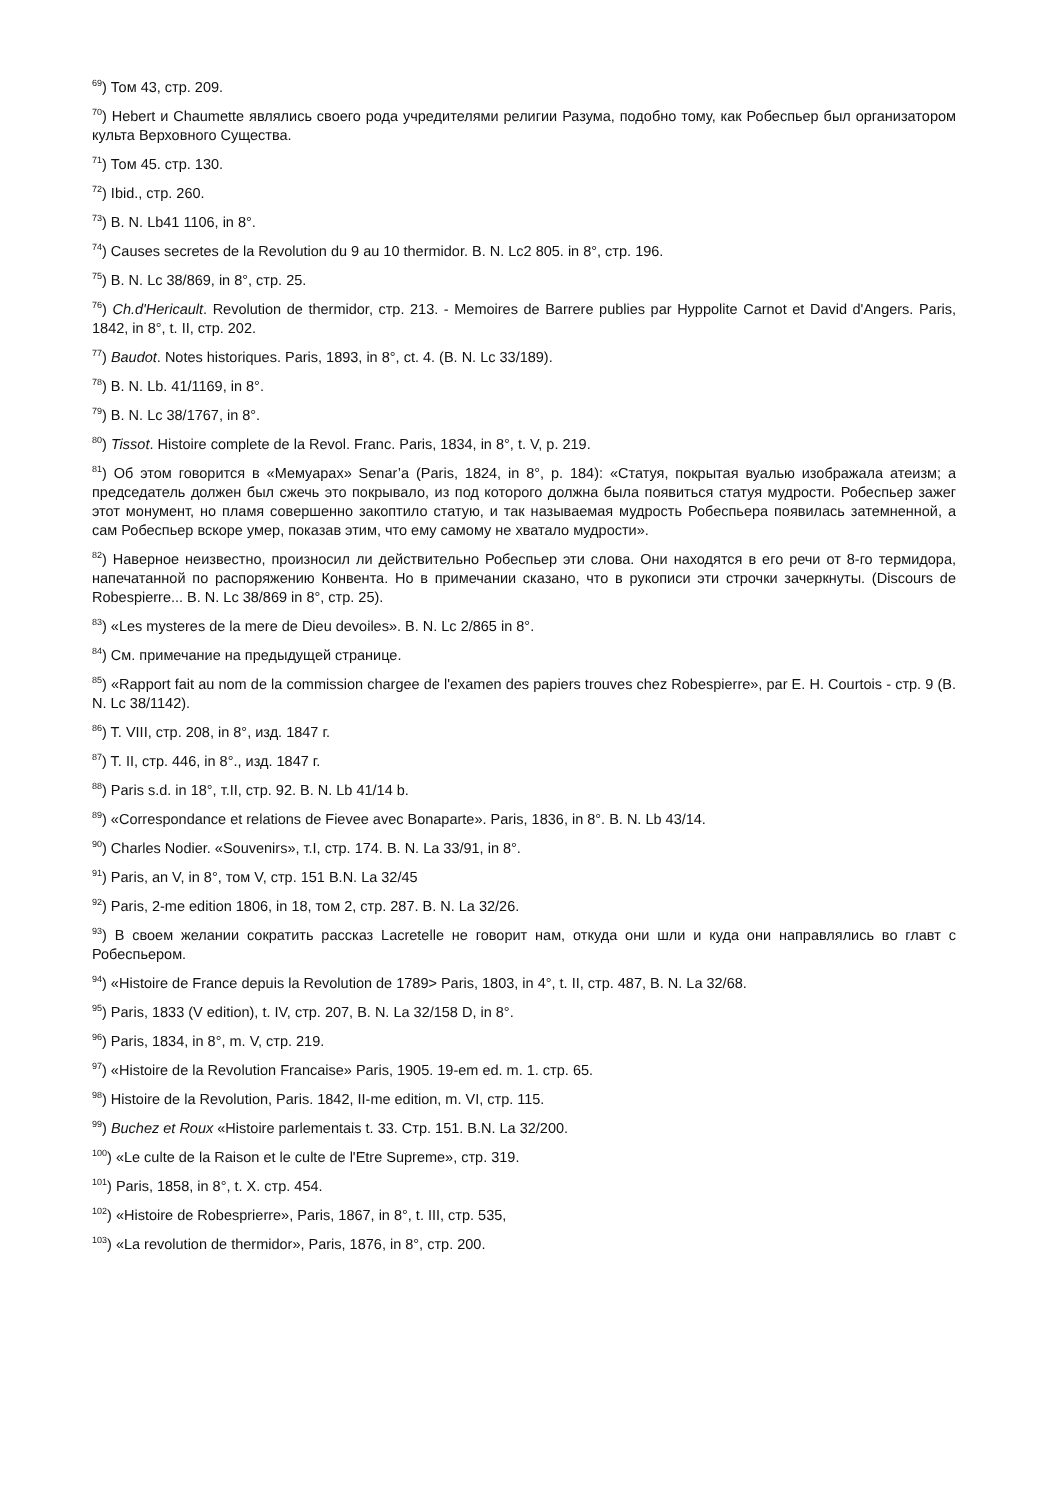<sup>69</sup>) Том 43, стр. 209.
<sup>70</sup>) Hebert и Chaumette являлись своего рода учредителями религии Разума, подобно тому, как Робеспьер был организатором культа Верховного Существа.
<sup>71</sup>) Том 45. стр. 130.
<sup>72</sup>) Ibid., стр. 260.
<sup>73</sup>) B. N. Lb41 1106, in 8°.
<sup>74</sup>) Causes secretes de la Revolution du 9 au 10 thermidor. B. N. Lc2 805. in 8°, стр. 196.
<sup>75</sup>) B. N. Lc 38/869, in 8°, стр. 25.
<sup>76</sup>) Ch.d'Hericault. Revolution de thermidor, стр. 213. - Memoires de Barrere publies par Hyppolite Carnot et David d'Angers. Paris, 1842, in 8°, t. II, стр. 202.
<sup>77</sup>) Baudot. Notes historiques. Paris, 1893, in 8°, ct. 4. (B. N. Lc 33/189).
<sup>78</sup>) B. N. Lb. 41/1169, in 8°.
<sup>79</sup>) B. N. Lc 38/1767, in 8°.
<sup>80</sup>) Tissot. Histoire complete de la Revol. Franc. Paris, 1834, in 8°, t. V, p. 219.
<sup>81</sup>) Об этом говорится в «Мемуарах» Senar’a (Paris, 1824, in 8°, p. 184): «Статуя, покрытая вуалью изображала атеизм; а председатель должен был сжечь это покрывало, из под которого должна была появиться статуя мудрости. Робеспьер зажег этот монумент, но пламя совершенно закоптило статую, и так называемая мудрость Робеспьера появилась затемненной, а сам Робеспьер вскоре умер, показав этим, что ему самому не хватало мудрости».
<sup>82</sup>) Наверное неизвестно, произносил ли действительно Робеспьер эти слова. Они находятся в его речи от 8-го термидора, напечатанной по распоряжению Конвента. Но в примечании сказано, что в рукописи эти строчки зачеркнуты. (Discours de Robespierre... B. N. Lc 38/869 in 8°, стр. 25).
<sup>83</sup>) «Les mysteres de la mere de Dieu devoiles». B. N. Lc 2/865 in 8°.
<sup>84</sup>) См. примечание на предыдущей странице.
<sup>85</sup>) «Rapport fait au nom de la commission chargee de l'examen des papiers trouves chez Robespierre», par E. H. Courtois - стр. 9 (B. N. Lc 38/1142).
<sup>86</sup>) T. VIII, стр. 208, in 8°, изд. 1847 г.
<sup>87</sup>) T. II, стр. 446, in 8°., изд. 1847 г.
<sup>88</sup>) Paris s.d. in 18°, т.II, стр. 92. B. N. Lb 41/14 b.
<sup>89</sup>) «Correspondance et relations de Fievee avec Bonaparte». Paris, 1836, in 8°. B. N. Lb 43/14.
<sup>90</sup>) Charles Nodier. «Souvenirs», т.I, стр. 174. B. N. La 33/91, in 8°.
<sup>91</sup>) Paris, an V, in 8°, том V, стр. 151 B.N. La 32/45
<sup>92</sup>) Paris, 2-me edition 1806, in 18, том 2, стр. 287. B. N. La 32/26.
<sup>93</sup>) В своем желании сократить рассказ Lacretelle не говорит нам, откуда они шли и куда они направлялись во главт с Робеспьером.
<sup>94</sup>) «Histoire de France depuis la Revolution de 1789> Paris, 1803, in 4°, t. II, стр. 487, B. N. La 32/68.
<sup>95</sup>) Paris, 1833 (V edition), t. IV, стр. 207, B. N. La 32/158 D, in 8°.
<sup>96</sup>) Paris, 1834, in 8°, m. V, стр. 219.
<sup>97</sup>) «Histoire de la Revolution Francaise» Paris, 1905. 19-em ed. m. 1. стр. 65.
<sup>98</sup>) Histoire de la Revolution, Paris. 1842, II-me edition, m. VI, стр. 115.
<sup>99</sup>) Buchez et Roux «Histoire parlementais t. 33. Стр. 151. B.N. La 32/200.
<sup>100</sup>) «Le culte de la Raison et le culte de l'Etre Supreme», стр. 319.
<sup>101</sup>) Paris, 1858, in 8°, t. X. стр. 454.
<sup>102</sup>) «Histoire de Robesprierre», Paris, 1867, in 8°, t. III, стр. 535,
<sup>103</sup>) «La revolution de thermidor», Paris, 1876, in 8°, стр. 200.